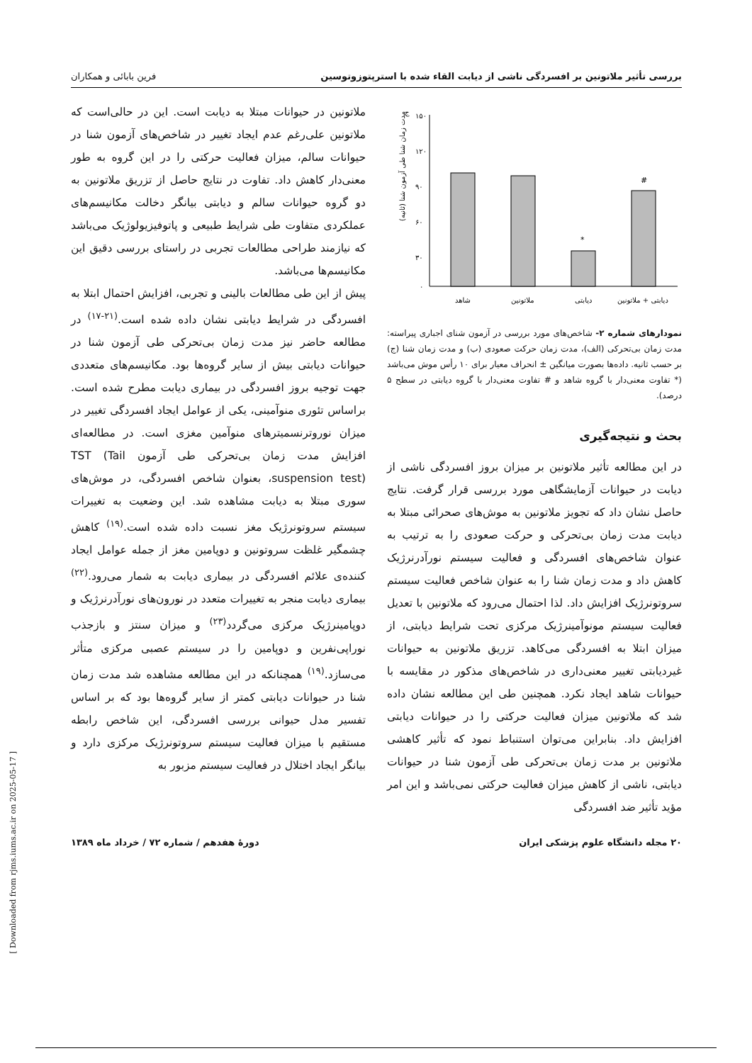بررسی تأثیر ملاتونین بر افسردگی ناشی از دیابت القاء شده با استرپتوزوتوسین فرین بابائی و همکاران
۱۵۰
۱۲۰
۹۰
۶۰
۳۰
۰
ج
مدت زمان شنا طی آزمون شنا (ثانیه)
#
*
شاهد
ملاتونین
دیابتی
دیابتی + ملاتونین
نمودارهای شماره ۲- شاخص‌های مورد بررسی در آزمون شنای اجباری پیراسته: مدت زمان بی‌تحرکی (الف)، مدت زمان حرکت صعودی (ب) و مدت زمان شنا (ج) بر حسب ثانیه. داده‌ها بصورت میانگین ± انحراف معیار برای ۱۰ رأس موش می‌باشد (* تفاوت معنی‌دار با گروه شاهد و # تفاوت معنی‌دار با گروه دیابتی در سطح ۵ درصد).
بحث و نتیجه‌گیری
در این مطالعه تأثیر ملاتونین بر میزان بروز افسردگی ناشی از دیابت در حیوانات آزمایشگاهی مورد بررسی قرار گرفت. نتایج حاصل نشان داد که تجویز ملاتونین به موش‌های صحرائی مبتلا به دیابت مدت زمان بی‌تحرکی و حرکت صعودی را به ترتیب به عنوان شاخص‌های افسردگی و فعالیت سیستم نورآدرنرژیک کاهش داد و مدت زمان شنا را به عنوان شاخص فعالیت سیستم سروتونرژیک افزایش داد. لذا احتمال می‌رود که ملاتونین با تعدیل فعالیت سیستم مونوآمینرژیک مرکزی تحت شرایط دیابتی، از میزان ابتلا به افسردگی می‌کاهد. تزریق ملاتونین به حیوانات غیردیابتی تغییر معنی‌داری در شاخص‌های مذکور در مقایسه با حیوانات شاهد ایجاد نکرد. همچنین طی این مطالعه نشان داده شد که ملاتونین میزان فعالیت حرکتی را در حیوانات دیابتی افزایش داد. بنابراین می‌توان استنباط نمود که تأثیر کاهشی ملاتونین بر مدت زمان بی‌تحرکی طی آزمون شنا در حیوانات دیابتی، ناشی از کاهش میزان فعالیت حرکتی نمی‌باشد و این امر مؤید تأثیر ضد افسردگی
ملاتونین در حیوانات مبتلا به دیابت است. این در حالی‌است که ملاتونین علی‌رغم عدم ایجاد تغییر در شاخص‌های آزمون شنا در حیوانات سالم، میزان فعالیت حرکتی را در این گروه به طور معنی‌دار کاهش داد. تفاوت در نتایج حاصل از تزریق ملاتونین به دو گروه حیوانات سالم و دیابتی بیانگر دخالت مکانیسم‌های عملکردی متفاوت طی شرایط طبیعی و پاتوفیزیولوژیک می‌باشد که نیازمند طراحی مطالعات تجربی در راستای بررسی دقیق این مکانیسم‌ها می‌باشد.
پیش از این طی مطالعات بالینی و تجربی، افزایش احتمال ابتلا به افسردگی در شرایط دیابتی نشان داده شده است.<sup>(۲۱-۱۷)</sup> در مطالعه حاضر نیز مدت زمان بی‌تحرکی طی آزمون شنا در حیوانات دیابتی بیش از سایر گروه‌ها بود. مکانیسم‌های متعددی جهت توجیه بروز افسردگی در بیماری دیابت مطرح شده است. براساس تئوری منوآمینی، یکی از عوامل ایجاد افسردگی تغییر در میزان نوروترنسمیترهای منوآمین مغزی است. در مطالعه‌ای افزایش مدت زمان بی‌تحرکی طی آزمون TST (Tail suspension test)، بعنوان شاخص افسردگی، در موش‌های سوری مبتلا به دیابت مشاهده شد. این وضعیت به تغییرات سیستم سروتونرژیک مغز نسبت داده شده است.<sup>(۱۹)</sup> کاهش چشمگیر غلظت سروتونین و دوپامین مغز از جمله عوامل ایجاد کننده‌ی علائم افسردگی در بیماری دیابت به شمار می‌رود.<sup>(۲۲)</sup> بیماری دیابت منجر به تغییرات متعدد در نورون‌های نورآدرنرژیک و دوپامینرژیک مرکزی می‌گردد<sup>(۲۳)</sup> و میزان سنتز و بازجذب نوراپی‌نفرین و دوپامین را در سیستم عصبی مرکزی متأثر می‌سازد.<sup>(۱۹)</sup> همچنانکه در این مطالعه مشاهده شد مدت زمان شنا در حیوانات دیابتی کمتر از سایر گروه‌ها بود که بر اساس تفسیر مدل حیوانی بررسی افسردگی، این شاخص رابطه مستقیم با میزان فعالیت سیستم سروتونرژیک مرکزی دارد و بیانگر ایجاد اختلال در فعالیت سیستم مزبور به
۲۰ مجله دانشگاه علوم پزشکی ایران دورهٔ هفدهم / شماره ۷۲ / خرداد ماه ۱۳۸۹
[ Downloaded from rjms.iums.ac.ir on 2025-05-17 ]